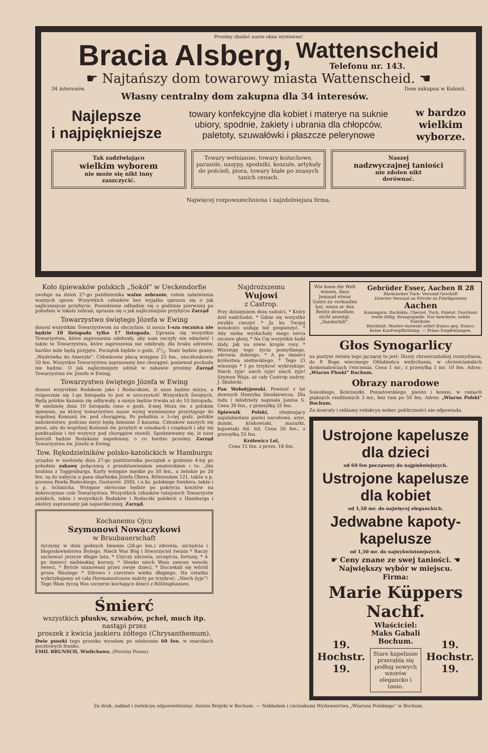Prosimy zbadać nasze okna wystawne!
Bracia Alsberg, Wattenscheid
Telefonu nr. 143.
☛ Najtańszy dom towarowy miasta Wattenscheid. ☚
34 interesów. Dom zakupna w Kolonii.
Własny centralny dom zakupna dla 34 interesów.
Najlepsze
i najpiękniejsze
towary konfekcyjne dla kobiet i materye na suknie
ubiory, spodnie, żakiety i ubrania dla chłopców,
paletoty, szuwałówki i płaszcze pelerynowe
w bardzo
wielkim
wyborze.
Tak zadziwiająco
wielkim wyborem
nie może się nikt inny
zaszczycić.
Towary wełnianne, towary kożuchowe, parasole, nasypy, spodniki, koszule, artykuły do pościeli, piora, towary białe po znanych tanich cenach.
Naszej
nadzwyczajnej taniości
nie zdolen nikt
dorównać.
Najwięcej rozpowszechniona i najzdolniejsza firma.
Koło śpiewaków polskich „Sokół“ w Ueckendorfie
zwołuje na dzień 27-go października walne zebranie, celem załatwienia ważnych spraw. Wszystkich członków bez wyjątku uprasza się o jak najliczniejsze przybycie. Posiedzenie odbędzie się o godzinie pierwszej po południu w lokalu zebrań, uprasza się o jak najliczniejsze przybycie Zarząd
Towarzystwo świętego Józefa w Ewing
donosi wszystkim Towarzystwom na obczyźnie, iż nasza 1-sza rocznica nie będzie 10 listopada tylko 17 listopada. Uprasza się wszystkie Towarzystwa, które zaproszenia odebrały, aby nam raczyły nie odmówić i także te Towarzystwa, które zaproszenia nie odebrały, dla braku adresów, bardzo mile będą przyjęte. Początek będzie o godz. 31/2. Teatr będzie grany: „Wędrówka do Ameryki“. Członkowie płacą wstępne 25 fen., niecżłonkowie 50 fen. Wszystkie Towarzystwa zapraszamy bez chorągwi, ponieważ pochodu nie będzie. O jak najliczniejszy udział w zabawie prosimy Zarząd Towarzystwa św. Józefa w Ewing.
Towarzystwo świętego Józefa w Ewing
donosi wszystkim Rodakom jako i Rodaczkom, iż unas będzie misya, a rozpocznie się 1-go listopada to jest w uroczystość Wszystkich Świętych. Będą polskie kazania się odbywały, a misya będzie trwała aż do 10 listopada. W niedzielę dnia 10 listopada rano o godz. 8-mej Msza św. z polskim śpiewem, na której towarzystwo nasze wyżej wymienione przystępuje do wspólnej Komunii św. pod chorągwią. Po południu o 3-ciej godz. polskie nabożeństwo, podczas misyi będą dziennie 3 kazania. Członków naszych się prosi, aby do wspólnej Komunii św. przybyli w oznakach i czapkach i aby się punktualnie i też wszyscy pod chorągiew stawili. Spodziewamy się, iż nasz kościół będzie Rodakami napełniony, o co bardzo prosimy. Zarząd Towarzystwa św. Józefa w Ewing.
Tow. Rękodzielników polsko-katolickich w Hamburgu
urządza w niedzielę dnia 27-go października początek o godzinie 4-tej po południu zabawę połączoną z przedstawieniem amatorskiem i to: „Ida hrabina z Toggenburga. Karty wstępne męskie po 50 fen., a żeńskie po 20 fen. są do nabycia u pana skarbnika Józefa Obera, Röhrendam 121, także u p. prezesa Pawła Bieleckiego, Gustavstr. 20III. i u ks. polskiego Swidera, także i u p. Schmicka. Wstępne obrócone będzie po pokryciu kosztów na dobroczynne cele Towarzystwa. Wszystkich członków tutejszech Towarzystw polskich, także i wszystkich Rodaków i Rodaczki polskich z Hamburga i okolicy zapraszamy jak najserdeczniej. Zarząd.
Kochanemu Ojcu
Szymonowi Nowaczykowi
w Braubauerschaft
życzymy w dniu godnych Imienin (28-go bm.) zdrowia, szczęścia i błogosławieństwa Bożego. Niech Was Bóg i Stworzyciel świata * Raczy zachować jeszcze długie lata, * Użyczy zdrowia, szczęścia, fortuny, * A po śmierci niebieskiej korony. * Słonko niech Wam zawsze wesoło świeci, * Byście szanowani przez swoje dzieci, * Doczekali się wśród grona Waszego * Zdrowo i czerstwo wieku długiego. Na ostatku wykrzykujemy aż cała Hermannstrasse zadrży po trzykroć: „Niech żyje“! Tego Wam życzą Was szczerze kochające dzieci z Röhlinghausen.
Śmierć
wszystkich pluskw, szwabów, pcheł, much itp. nastąpi przez
proszek z kwicia jaskieru żółtego (Chrysanthemum).
Dwie puszki tego proszku wysełam po odebraniu 60 fen. w znaczkach pocztowych franko.
EMIL BRUNSCH, Wielichowo. (Provinz Posen).
Najdroższemu
Wujowi
z Castrop.
Przy dzisiejszem dniu radości, * Który dziś nadchodzi, * Gdzie się wszystko zwykło cieszyć * Ja ku Twojej wesołości usiłuję też pospieszyć. * Aby nieba wysłuchały mego serca szczere głosy, * Na Cię wszystkie łaski zlały, jak na niwie krople rosy. * Winszuję tego życia pomyślnego, zdrowia dobrego, * A po śmierci królestwa niebieskiego. * Tego Ci winszuje * I po trzykroć wykrzykuje: Niech żyje! niech żyje! niech żyje! Szymon Wuja, aż cały Castrop zadrzy. J. Skubicki.
Pan Wołodyjowski. Powieść z lat dawnych Henryka Sienkiewicza. Dla ludu i młodzieży napisała Janina S. Cena 30 fen., z przesyłką 35 fen.
Spiewnik Polski, obejmujący najulubieńsze pieśni narodowe, arye, dumki, krakowiaki, mazurki, kujawiaki itd. itd. Cena 50 fen., z przesyłką 55 fen.
Królewicz Lel,
Cena 15 fen. z przes. 18 fen.
Wie kann die Welt wissen, dass Jemand etwas Gutes zu verkaufen hat, wenn er den Besitz desselben nicht anzeigt. „Vanderbilt“.
Gebrüder Esser, Aachen R 28
Rheinisches Tuch- Versand-Geschäft
Directer Versand an Private zu Fabrikpreisen
Aachen
Kammgarn, Buckskin, Cheviot, Tuch, Paletot. Durchaus reelle billig. Bezugsquelle. Nur bewährte, solide Fabrikate.
Reichhalt. Muster-Auswahl sofort franco geg. franco. Keine Kaufverpflichtung. — Prima Empfehlungen.
Głos Synogarlicy
na pustyni świata tego jęczącej to jest: Duszy chrześciańskiej rozmyślania, do P. Boga wiecznego Oblubieńca wzdychania, w chrześciańskich doskonałościach ćwiczenia. Cena 1 mr., z przesyłką 1 mr. 10 fen. Adres: „Wiarus Ploski“ Bochum.
Obrazy narodowe
Soieskiego, Kościuszki, Poniatowskiego, pieszo i konno, w ramach pięknych rzeźbionych 3 mr., bez ram po 50 fen. Adres: „Wiarus Polski“ Bochum.
Za inseraty i reklamy redakcya wobec publiczności nie odpowiada.
Ustrojone kapelusze dla dzieci
od 60 fen począwszy do najpiękniejszych.
Ustrojone kapelusze dla kobiet
od 1,50 mr. do najwięcej eleganckich.
Jedwabne kapoty-kapelusze
od 1,50 mr. do najwykwintniejszych.
☛ Ceny znane ze swej taniości. ☚
Największy wybór w miejscu.
Firma:
Marie Küppers Nachf.
19.
Hochstr.
19.
Właściciel: Maks Gabali
Bochum.
Stare kapelusze przerabia się podług nowych wzorów elegancko i tanio.
19.
Hochstr.
19.
Za druk, nakład i redakcyę odpowiedzialny: Antoni Brejski w Bochum. — Nakładem i czcionkami Wydawnictwa „Wiarusa Polskiego“ w Bochum.